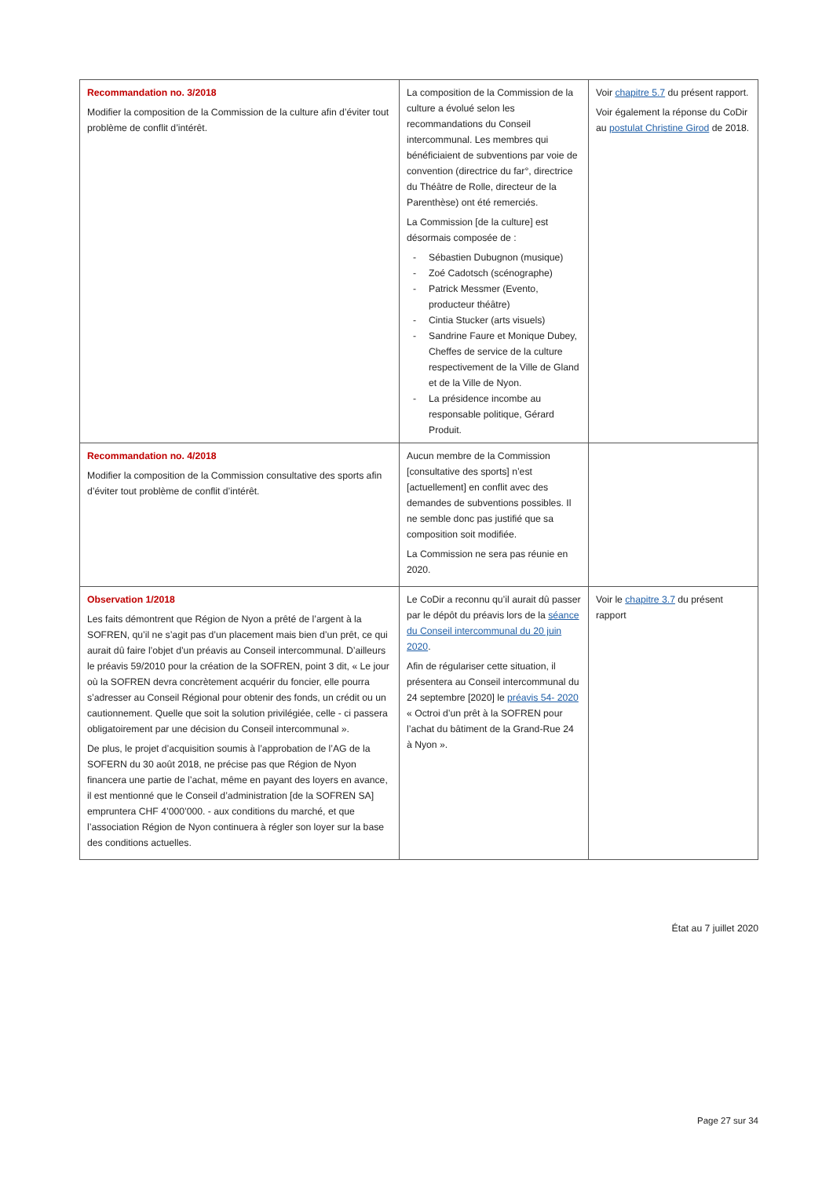| Recommandation no. 3/2018 Modifier la composition de la Commission de la culture afin d’éviter tout problème de conflit d’intérêt. | La composition de la Commission de la culture a évolué selon les recommandations du Conseil intercommunal. Les membres qui bénéficiaient de subventions par voie de convention (directrice du far°, directrice du Théâtre de Rolle, directeur de la Parenthèse) ont été remerciés. La Commission [de la culture] est désormais composée de : - Sébastien Dubugnon (musique) - Zoé Cadotsch (scénographe) - Patrick Messmer (Evento, producteur théâtre) - Cintia Stucker (arts visuels) - Sandrine Faure et Monique Dubey, Cheffes de service de la culture respectivement de la Ville de Gland et de la Ville de Nyon. - La présidence incombe au responsable politique, Gérard Produit. | Voir chapitre 5.7 du présent rapport. Voir également la réponse du CoDir au postulat Christine Girod de 2018. |
| Recommandation no. 4/2018 Modifier la composition de la Commission consultative des sports afin d’éviter tout problème de conflit d’intérêt. | Aucun membre de la Commission [consultative des sports] n’est [actuellement] en conflit avec des demandes de subventions possibles. Il ne semble donc pas justifié que sa composition soit modifiée. La Commission ne sera pas réunie en 2020. | |
| Observation 1/2018 Les faits démontrent que Région de Nyon a prêté de l’argent à la SOFREN, qu’il ne s’agit pas d’un placement mais bien d’un prêt, ce qui aurait dû faire l’objet d’un préavis au Conseil intercommunal. D’ailleurs le préavis 59/2010 pour la création de la SOFREN, point 3 dit, « Le jour où la SOFREN devra concrètement acquérir du foncier, elle pourra s’adresser au Conseil Régional pour obtenir des fonds, un crédit ou un cautionnement. Quelle que soit la solution privilégiée, celle - ci passera obligatoirement par une décision du Conseil intercommunal ». De plus, le projet d’acquisition soumis à l’approbation de l’AG de la SOFERN du 30 août 2018, ne précise pas que Région de Nyon financera une partie de l’achat, même en payant des loyers en avance, il est mentionné que le Conseil d’administration [de la SOFREN SA] empruntera CHF 4’000’000. - aux conditions du marché, et que l’association Région de Nyon continuera à régler son loyer sur la base des conditions actuelles. | Le CoDir a reconnu qu’il aurait dû passer par le dépôt du préavis lors de la séance du Conseil intercommunal du 20 juin 2020 . Afin de régulariser cette situation, il présentera au Conseil intercommunal du 24 septembre [2020] le préavis 54- 2020 « Octroi d’un prêt à la SOFREN pour l’achat du bâtiment de la Grand-Rue 24 à Nyon ». | Voir le chapitre 3.7 du présent rapport |
État au 7 juillet 2020
Page 27 sur 34